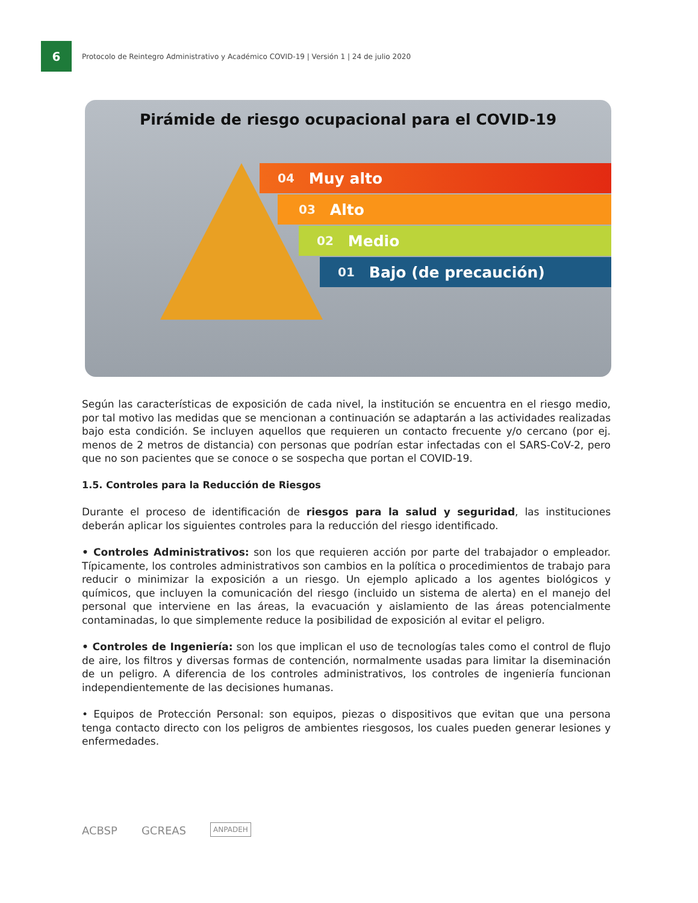6
Protocolo de Reintegro Administrativo y Académico COVID-19 | Versión 1 | 24 de julio 2020
Pirámide de riesgo ocupacional para el COVID-19
04 Muy alto
03 Alto
02 Medio
01 Bajo (de precaución)
Según las características de exposición de cada nivel, la institución se encuentra en el riesgo medio, por tal motivo las medidas que se mencionan a continuación se adaptarán a las actividades realizadas bajo esta condición. Se incluyen aquellos que requieren un contacto frecuente y/o cercano (por ej. menos de 2 metros de distancia) con personas que podrían estar infectadas con el SARS-CoV-2, pero que no son pacientes que se conoce o se sospecha que portan el COVID-19.
1.5. Controles para la Reducción de Riesgos
Durante el proceso de identificación de riesgos para la salud y seguridad, las instituciones deberán aplicar los siguientes controles para la reducción del riesgo identificado.
• Controles Administrativos: son los que requieren acción por parte del trabajador o empleador. Típicamente, los controles administrativos son cambios en la política o procedimientos de trabajo para reducir o minimizar la exposición a un riesgo. Un ejemplo aplicado a los agentes biológicos y químicos, que incluyen la comunicación del riesgo (incluido un sistema de alerta) en el manejo del personal que interviene en las áreas, la evacuación y aislamiento de las áreas potencialmente contaminadas, lo que simplemente reduce la posibilidad de exposición al evitar el peligro.
• Controles de Ingeniería: son los que implican el uso de tecnologías tales como el control de flujo de aire, los filtros y diversas formas de contención, normalmente usadas para limitar la diseminación de un peligro. A diferencia de los controles administrativos, los controles de ingeniería funcionan independientemente de las decisiones humanas.
• Equipos de Protección Personal: son equipos, piezas o dispositivos que evitan que una persona tenga contacto directo con los peligros de ambientes riesgosos, los cuales pueden generar lesiones y enfermedades.
ACBSP
GCREAS
ANPADEH